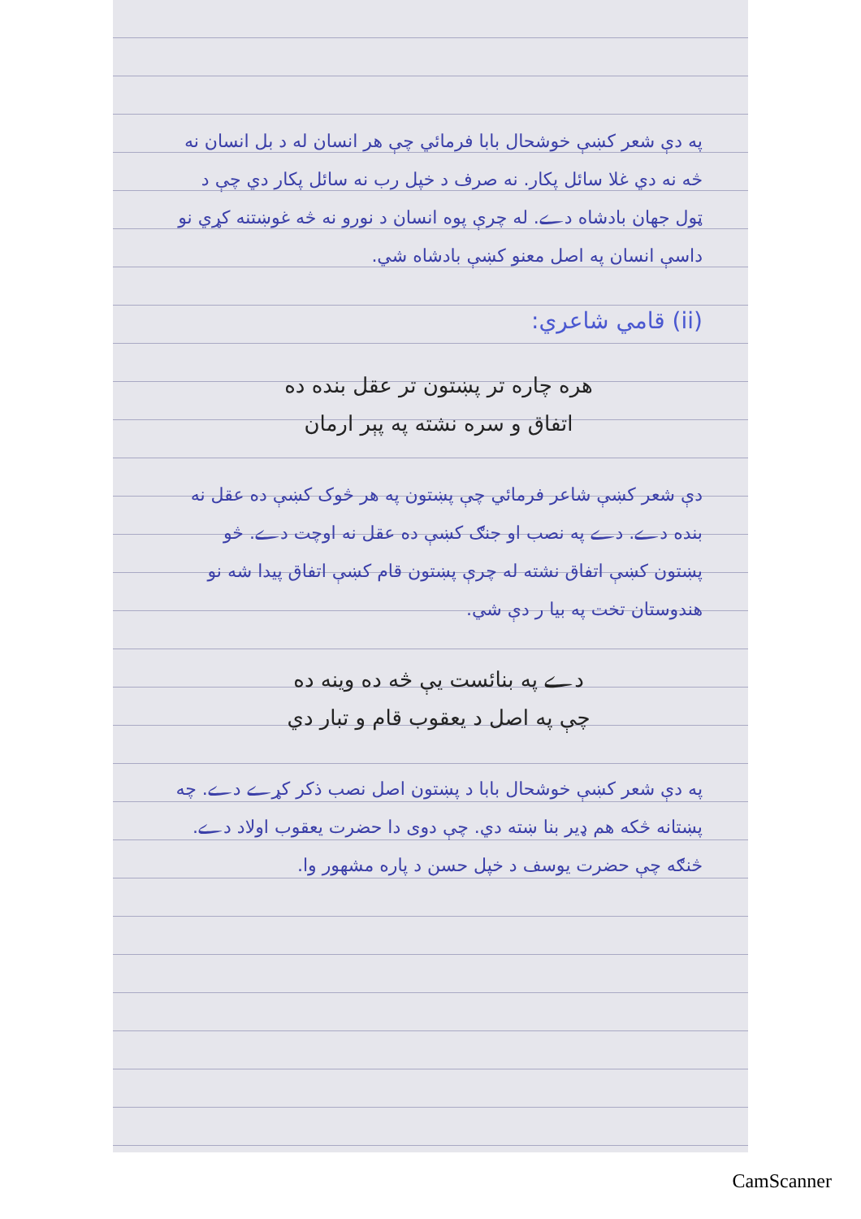په دې شعر کښې خوشحال بابا فرمائي چې هر انسان له د بل انسان نه څه نه دي غلا سائل پکار. نه صرف د خپل رب نه سائل پکار دي چې د ټول جهان بادشاه دے. له چرې پوه انسان د نورو نه څه غوښتنه کړي نو داسې انسان په اصل معنو کښې بادشاه شي.
(ii) قامي شاعري:
هره چاره تر پښتون تر عقل بنده ده
اتفاق و سره نشته په پېر ارمان
دې شعر کښې شاعر فرمائي چې پښتون په هر څوک کښې ده عقل نه بنده دے. دے په نصب او جنګ کښې ده عقل نه اوچت دے. څو پښتون کښې اتفاق نشته له چرې پښتون قام کښې اتفاق پیدا شه نو هندوستان تخت په بیا ر دې شي.
دے په بنائست یې څه ده وینه ده
چې په اصل د یعقوب قام و تبار دي
په دې شعر کښې خوشحال بابا د پښتون اصل نصب ذکر کړے دے. چه پښتانه څکه هم ډیر بنا ښته دي. چې دوی دا حضرت یعقوب اولاد دے. څنګه چې حضرت یوسف د خپل حسن د پاره مشهور وا.
CamScanner